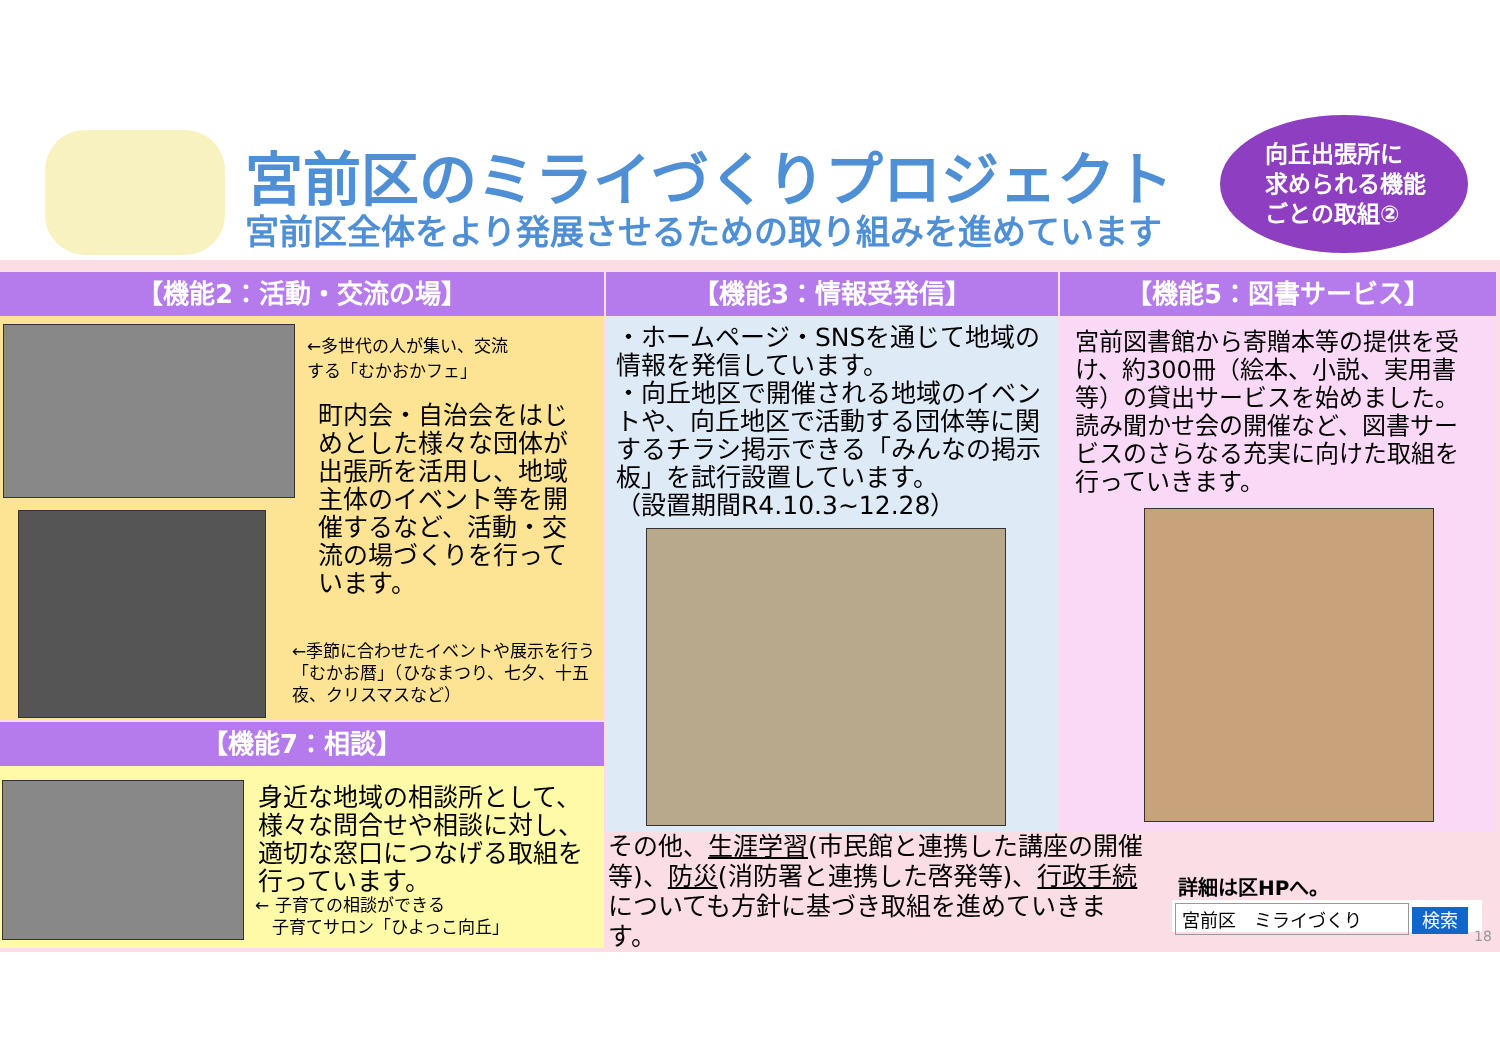宮前区のミライづくりプロジェクト
宮前区全体をより発展させるための取り組みを進めています
向丘出張所に
求められる機能
ごとの取組②
【機能2：活動・交流の場】
←多世代の人が集い、交流
する「むかおかフェ」
町内会・自治会をはじめとした様々な団体が出張所を活用し、地域主体のイベント等を開催するなど、活動・交流の場づくりを行っています。
←季節に合わせたイベントや展示を行う「むかお暦」（ひなまつり、七夕、十五夜、クリスマスなど）
【機能7：相談】
身近な地域の相談所として、様々な問合せや相談に対し、適切な窓口につなげる取組を行っています。
← 子育ての相談ができる
　子育てサロン「ひよっこ向丘」
【機能3：情報受発信】
・ホームページ・SNSを通じて地域の情報を発信しています。
・向丘地区で開催される地域のイベントや、向丘地区で活動する団体等に関するチラシ掲示できる「みんなの掲示板」を試行設置しています。
（設置期間R4.10.3~12.28）
【機能5：図書サービス】
宮前図書館から寄贈本等の提供を受け、約300冊（絵本、小説、実用書等）の貸出サービスを始めました。読み聞かせ会の開催など、図書サービスのさらなる充実に向けた取組を行っていきます。
その他、生涯学習(市民館と連携した講座の開催等)、防災(消防署と連携した啓発等)、行政手続についても方針に基づき取組を進めていきます。
詳細は区HPへ。
宮前区　ミライづくり 検索
18